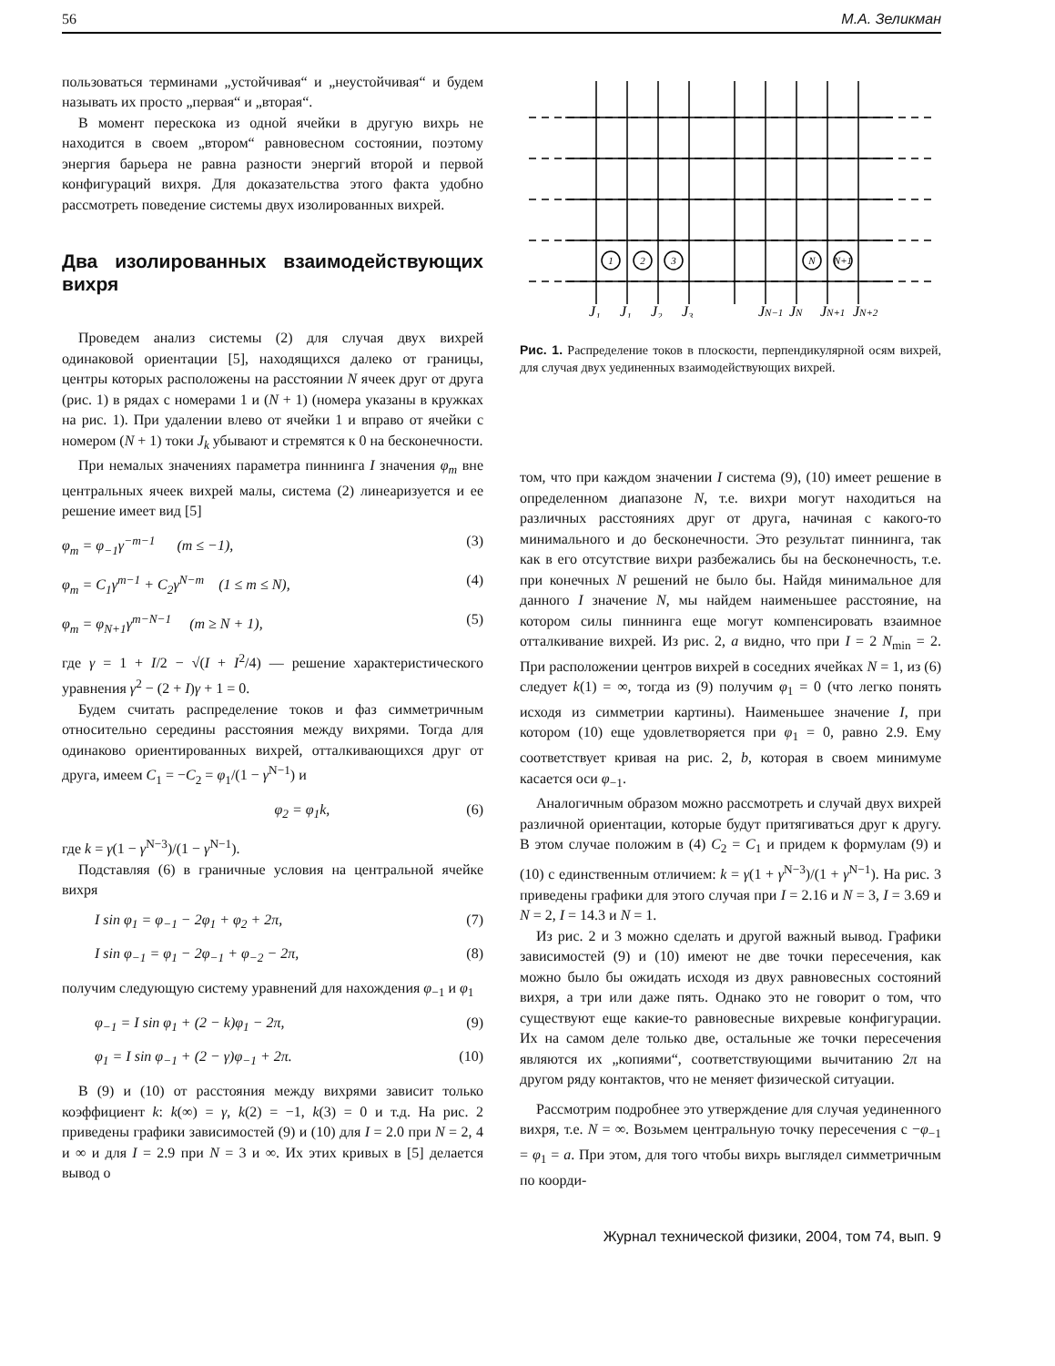56 М.А. Зеликман
пользоваться терминами „устойчивая“ и „неустойчивая“ и будем называть их просто „первая“ и „вторая“.
В момент перескока из одной ячейки в другую вихрь не находится в своем „втором“ равновесном состоянии, поэтому энергия барьера не равна разности энергий второй и первой конфигураций вихря. Для доказательства этого факта удобно рассмотреть поведение системы двух изолированных вихрей.
Два изолированных взаимодействующих вихря
Проведем анализ системы (2) для случая двух вихрей одинаковой ориентации [5], находящихся далеко от границы, центры которых расположены на расстоянии N ячеек друг от друга (рис. 1) в рядах с номерами 1 и (N + 1) (номера указаны в кружках на рис. 1). При удалении влево от ячейки 1 и вправо от ячейки с номером (N + 1) токи J<sub>k</sub> убывают и стремятся к 0 на бесконечности.
При немалых значениях параметра пиннинга I значения φ<sub>m</sub> вне центральных ячеек вихрей малы, система (2) линеаризуется и ее решение имеет вид [5]
φ<sub>m</sub> = φ<sub>−1</sub>γ<sup>−m−1</sup> (m ≤ −1), (3)
φ<sub>m</sub> = C<sub>1</sub>γ<sup>m−1</sup> + C<sub>2</sub>γ<sup>N−m</sup> (1 ≤ m ≤ N), (4)
φ<sub>m</sub> = φ<sub>N+1</sub>γ<sup>m−N−1</sup> (m ≥ N + 1), (5)
где γ = 1 + I/2 − √(I + I<sup>2</sup>/4) — решение характеристического уравнения γ<sup>2</sup> − (2 + I)γ + 1 = 0.
Будем считать распределение токов и фаз симметричным относительно середины расстояния между вихрями. Тогда для одинаково ориентированных вихрей, отталкивающихся друг от друга, имеем C<sub>1</sub> = −C<sub>2</sub> = φ<sub>1</sub>/(1 − γ<sup>N−1</sup>) и
φ<sub>2</sub> = φ<sub>1</sub>k, (6)
где k = γ(1 − γ<sup>N−3</sup>)/(1 − γ<sup>N−1</sup>).
Подставляя (6) в граничные условия на центральной ячейке вихря
I sin φ<sub>1</sub> = φ<sub>−1</sub> − 2φ<sub>1</sub> + φ<sub>2</sub> + 2π, (7)
I sin φ<sub>−1</sub> = φ<sub>1</sub> − 2φ<sub>−1</sub> + φ<sub>−2</sub> − 2π, (8)
получим следующую систему уравнений для нахождения φ<sub>−1</sub> и φ<sub>1</sub>
φ<sub>−1</sub> = I sin φ<sub>1</sub> + (2 − k)φ<sub>1</sub> − 2π, (9)
φ<sub>1</sub> = I sin φ<sub>−1</sub> + (2 − γ)φ<sub>−1</sub> + 2π. (10)
В (9) и (10) от расстояния между вихрями зависит только коэффициент k: k(∞) = γ, k(2) = −1, k(3) = 0 и т.д. На рис. 2 приведены графики зависимостей (9) и (10) для I = 2.0 при N = 2, 4 и ∞ и для I = 2.9 при N = 3 и ∞. Их этих кривых в [5] делается вывод о
1
2
3
N
N+1
J₁
J₁
J₂
J₃
JN−1
JN
JN+1
JN+2
Рис. 1. Распределение токов в плоскости, перпендикулярной осям вихрей, для случая двух уединенных взаимодействующих вихрей.
том, что при каждом значении I система (9), (10) имеет решение в определенном диапазоне N, т.е. вихри могут находиться на различных расстояниях друг от друга, начиная с какого-то минимального и до бесконечности. Это результат пиннинга, так как в его отсутствие вихри разбежались бы на бесконечность, т.е. при конечных N решений не было бы. Найдя минимальное для данного I значение N, мы найдем наименьшее расстояние, на котором силы пиннинга еще могут компенсировать взаимное отталкивание вихрей. Из рис. 2, a видно, что при I = 2 N<sub>min</sub> = 2. При расположении центров вихрей в соседних ячейках N = 1, из (6) следует k(1) = ∞, тогда из (9) получим φ<sub>1</sub> = 0 (что легко понять исходя из симметрии картины). Наименьшее значение I, при котором (10) еще удовлетворяется при φ<sub>1</sub> = 0, равно 2.9. Ему соответствует кривая на рис. 2, b, которая в своем минимуме касается оси φ<sub>−1</sub>.
Аналогичным образом можно рассмотреть и случай двух вихрей различной ориентации, которые будут притягиваться друг к другу. В этом случае положим в (4) C<sub>2</sub> = C<sub>1</sub> и придем к формулам (9) и (10) с единственным отличием: k = γ(1 + γ<sup>N−3</sup>)/(1 + γ<sup>N−1</sup>). На рис. 3 приведены графики для этого случая при I = 2.16 и N = 3, I = 3.69 и N = 2, I = 14.3 и N = 1.
Из рис. 2 и 3 можно сделать и другой важный вывод. Графики зависимостей (9) и (10) имеют не две точки пересечения, как можно было бы ожидать исходя из двух равновесных состояний вихря, а три или даже пять. Однако это не говорит о том, что существуют еще какие-то равновесные вихревые конфигурации. Их на самом деле только две, остальные же точки пересечения являются их „копиями“, соответствующими вычитанию 2π на другом ряду контактов, что не меняет физической ситуации.
Рассмотрим подробнее это утверждение для случая уединенного вихря, т.е. N = ∞. Возьмем центральную точку пересечения с −φ<sub>−1</sub> = φ<sub>1</sub> = a. При этом, для того чтобы вихрь выглядел симметричным по коорди-
Журнал технической физики, 2004, том 74, вып. 9